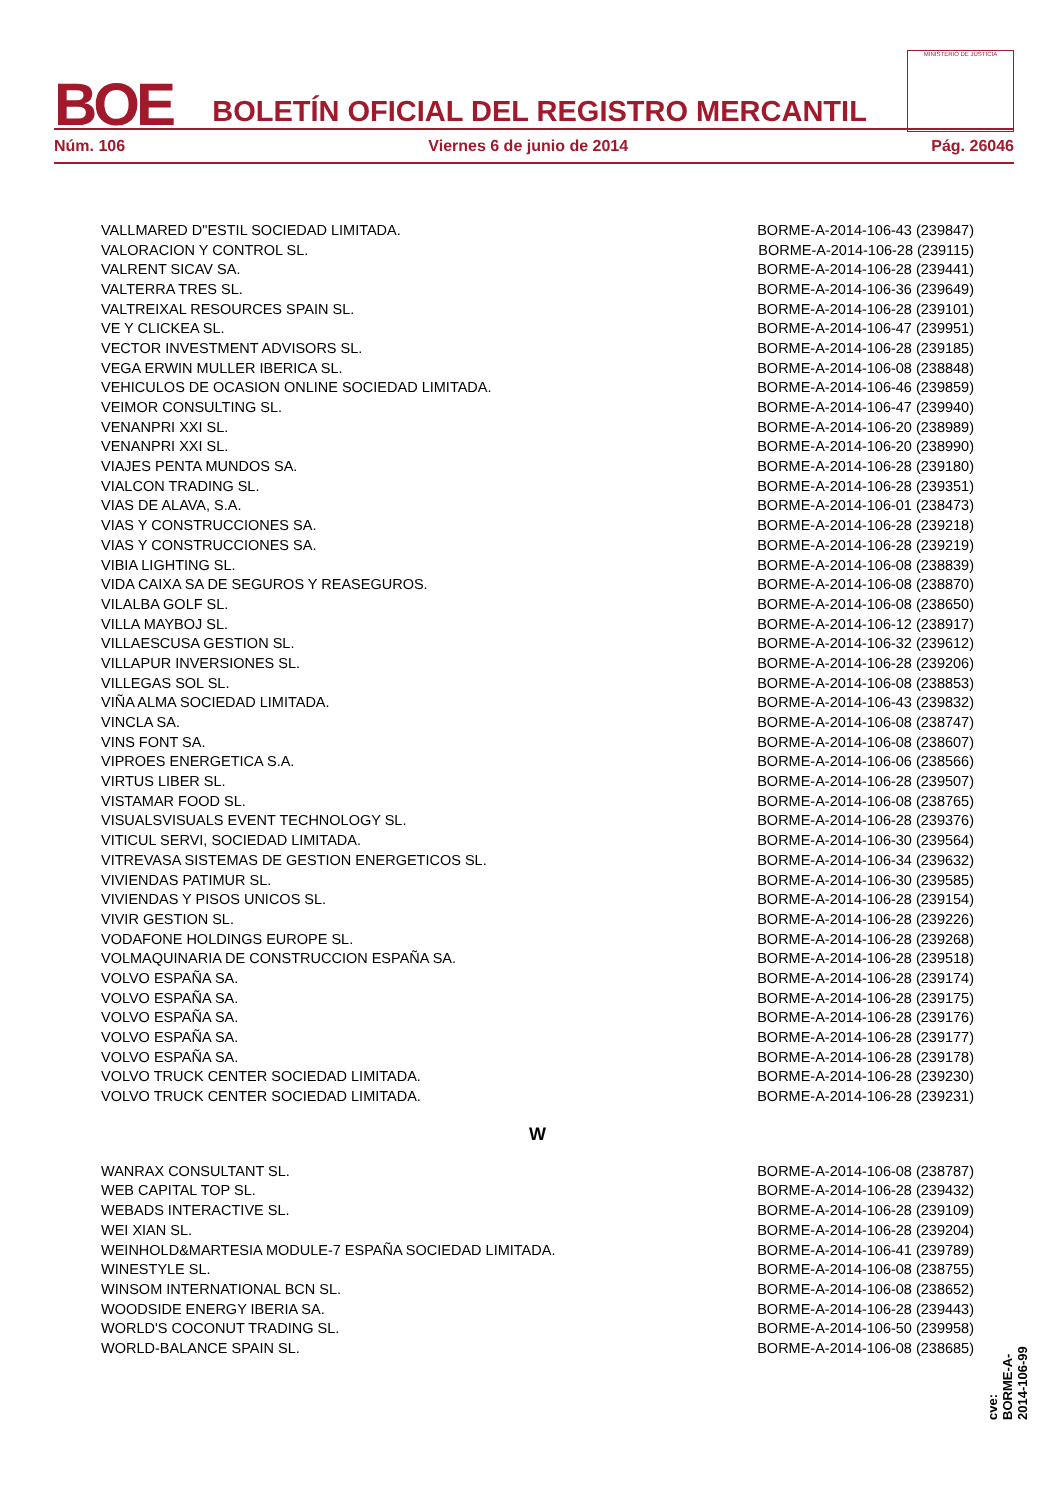BOE
BOLETÍN OFICIAL DEL REGISTRO MERCANTIL
MINISTERIO DE JUSTICIA
Núm. 106 Viernes 6 de junio de 2014 Pág. 26046
| VALLMARED D"ESTIL SOCIEDAD LIMITADA. | BORME-A-2014-106-43 (239847) |
| VALORACION Y CONTROL SL. | BORME-A-2014-106-28 (239115) |
| VALRENT SICAV SA. | BORME-A-2014-106-28 (239441) |
| VALTERRA TRES SL. | BORME-A-2014-106-36 (239649) |
| VALTREIXAL RESOURCES SPAIN SL. | BORME-A-2014-106-28 (239101) |
| VE Y CLICKEA SL. | BORME-A-2014-106-47 (239951) |
| VECTOR INVESTMENT ADVISORS SL. | BORME-A-2014-106-28 (239185) |
| VEGA ERWIN MULLER IBERICA SL. | BORME-A-2014-106-08 (238848) |
| VEHICULOS DE OCASION ONLINE SOCIEDAD LIMITADA. | BORME-A-2014-106-46 (239859) |
| VEIMOR CONSULTING SL. | BORME-A-2014-106-47 (239940) |
| VENANPRI XXI SL. | BORME-A-2014-106-20 (238989) |
| VENANPRI XXI SL. | BORME-A-2014-106-20 (238990) |
| VIAJES PENTA MUNDOS SA. | BORME-A-2014-106-28 (239180) |
| VIALCON TRADING SL. | BORME-A-2014-106-28 (239351) |
| VIAS DE ALAVA, S.A. | BORME-A-2014-106-01 (238473) |
| VIAS Y CONSTRUCCIONES SA. | BORME-A-2014-106-28 (239218) |
| VIAS Y CONSTRUCCIONES SA. | BORME-A-2014-106-28 (239219) |
| VIBIA LIGHTING SL. | BORME-A-2014-106-08 (238839) |
| VIDA CAIXA SA DE SEGUROS Y REASEGUROS. | BORME-A-2014-106-08 (238870) |
| VILALBA GOLF SL. | BORME-A-2014-106-08 (238650) |
| VILLA MAYBOJ SL. | BORME-A-2014-106-12 (238917) |
| VILLAESCUSA GESTION SL. | BORME-A-2014-106-32 (239612) |
| VILLAPUR INVERSIONES SL. | BORME-A-2014-106-28 (239206) |
| VILLEGAS SOL SL. | BORME-A-2014-106-08 (238853) |
| VIÑA ALMA SOCIEDAD LIMITADA. | BORME-A-2014-106-43 (239832) |
| VINCLA SA. | BORME-A-2014-106-08 (238747) |
| VINS FONT SA. | BORME-A-2014-106-08 (238607) |
| VIPROES ENERGETICA S.A. | BORME-A-2014-106-06 (238566) |
| VIRTUS LIBER SL. | BORME-A-2014-106-28 (239507) |
| VISTAMAR FOOD SL. | BORME-A-2014-106-08 (238765) |
| VISUALSVISUALS EVENT TECHNOLOGY SL. | BORME-A-2014-106-28 (239376) |
| VITICUL SERVI, SOCIEDAD LIMITADA. | BORME-A-2014-106-30 (239564) |
| VITREVASA SISTEMAS DE GESTION ENERGETICOS SL. | BORME-A-2014-106-34 (239632) |
| VIVIENDAS PATIMUR SL. | BORME-A-2014-106-30 (239585) |
| VIVIENDAS Y PISOS UNICOS SL. | BORME-A-2014-106-28 (239154) |
| VIVIR GESTION SL. | BORME-A-2014-106-28 (239226) |
| VODAFONE HOLDINGS EUROPE SL. | BORME-A-2014-106-28 (239268) |
| VOLMAQUINARIA DE CONSTRUCCION ESPAÑA SA. | BORME-A-2014-106-28 (239518) |
| VOLVO ESPAÑA SA. | BORME-A-2014-106-28 (239174) |
| VOLVO ESPAÑA SA. | BORME-A-2014-106-28 (239175) |
| VOLVO ESPAÑA SA. | BORME-A-2014-106-28 (239176) |
| VOLVO ESPAÑA SA. | BORME-A-2014-106-28 (239177) |
| VOLVO ESPAÑA SA. | BORME-A-2014-106-28 (239178) |
| VOLVO TRUCK CENTER SOCIEDAD LIMITADA. | BORME-A-2014-106-28 (239230) |
| VOLVO TRUCK CENTER SOCIEDAD LIMITADA. | BORME-A-2014-106-28 (239231) |
W
| WANRAX CONSULTANT SL. | BORME-A-2014-106-08 (238787) |
| WEB CAPITAL TOP SL. | BORME-A-2014-106-28 (239432) |
| WEBADS INTERACTIVE SL. | BORME-A-2014-106-28 (239109) |
| WEI XIAN SL. | BORME-A-2014-106-28 (239204) |
| WEINHOLD&MARTESIA MODULE-7 ESPAÑA SOCIEDAD LIMITADA. | BORME-A-2014-106-41 (239789) |
| WINESTYLE SL. | BORME-A-2014-106-08 (238755) |
| WINSOM INTERNATIONAL BCN SL. | BORME-A-2014-106-08 (238652) |
| WOODSIDE ENERGY IBERIA SA. | BORME-A-2014-106-28 (239443) |
| WORLD'S COCONUT TRADING SL. | BORME-A-2014-106-50 (239958) |
| WORLD-BALANCE SPAIN SL. | BORME-A-2014-106-08 (238685) |
cve: BORME-A-2014-106-99